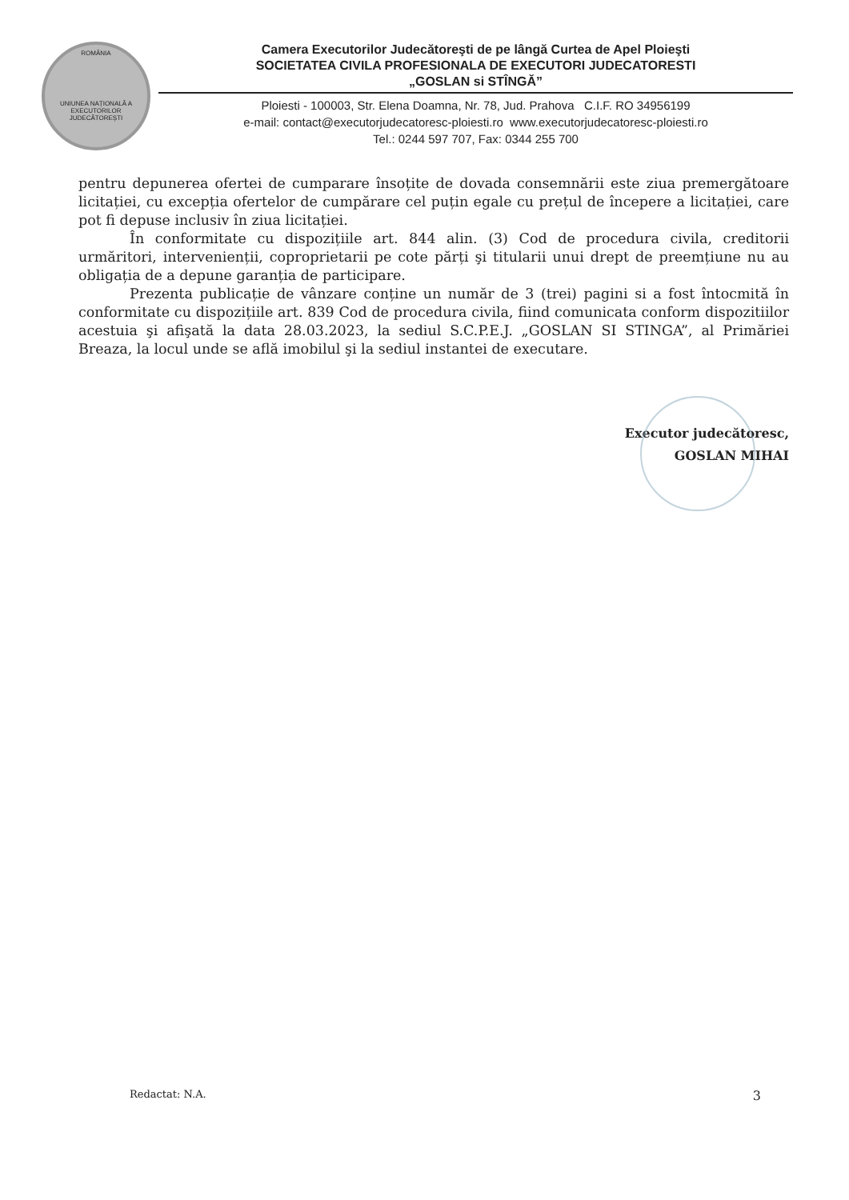ROMÂNIA
UNIUNEA NAȚIONALĂ A EXECUTORILOR JUDECĂTOREȘTI
Camera Executorilor Judecătoreşti de pe lângă Curtea de Apel Ploieşti
SOCIETATEA CIVILA PROFESIONALA DE EXECUTORI JUDECATORESTI
„GOSLAN si STÎNGĂ”
Ploiesti - 100003, Str. Elena Doamna, Nr. 78, Jud. Prahova C.I.F. RO 34956199
e-mail: contact@executorjudecatoresc-ploiesti.ro www.executorjudecatoresc-ploiesti.ro
Tel.: 0244 597 707, Fax: 0344 255 700
pentru depunerea ofertei de cumparare însoțite de dovada consemnării este ziua premergătoare licitației, cu excepția ofertelor de cumpărare cel puțin egale cu prețul de începere a licitației, care pot fi depuse inclusiv în ziua licitației.
În conformitate cu dispozițiile art. 844 alin. (3) Cod de procedura civila, creditorii urmăritori, intervenienții, coproprietarii pe cote părți şi titularii unui drept de preemțiune nu au obligația de a depune garanția de participare.
Prezenta publicație de vânzare conține un număr de 3 (trei) pagini si a fost întocmită în conformitate cu dispozițiile art. 839 Cod de procedura civila, fiind comunicata conform dispozitiilor acestuia şi afişată la data 28.03.2023, la sediul S.C.P.E.J. „GOSLAN SI STINGA”, al Primăriei Breaza, la locul unde se află imobilul şi la sediul instantei de executare.
Executor judecătoresc,
GOSLAN MIHAI
Redactat: N.A. 3